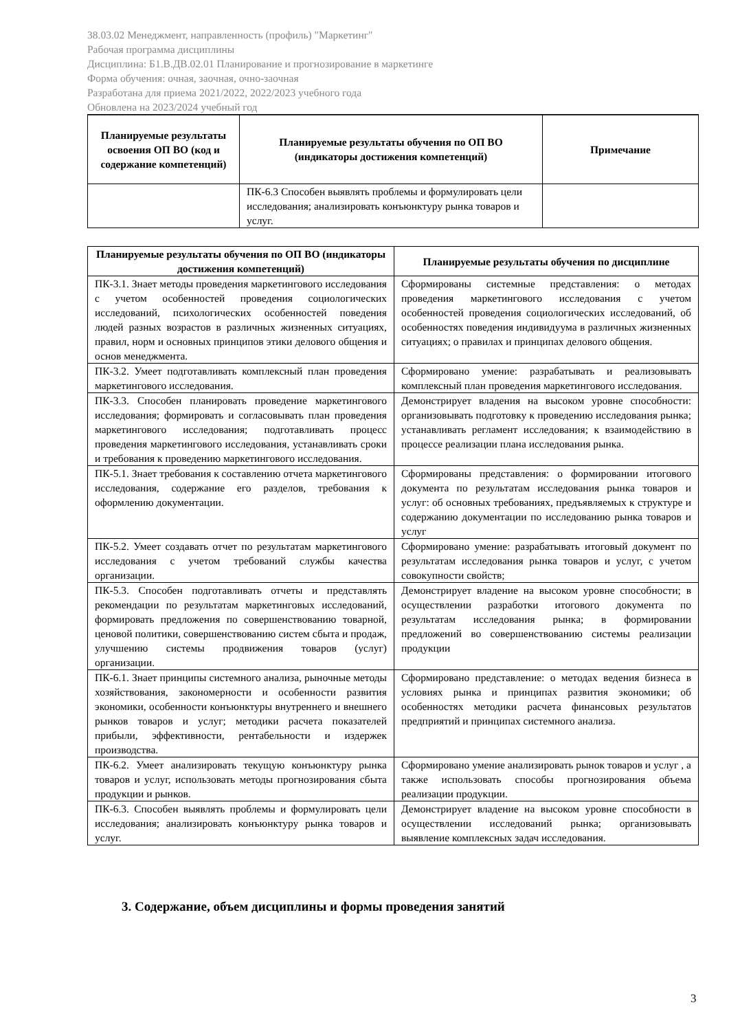38.03.02 Менеджмент, направленность (профиль) "Маркетинг"
Рабочая программа дисциплины
Дисциплина: Б1.В.ДВ.02.01 Планирование и прогнозирование в маркетинге
Форма обучения: очная, заочная, очно-заочная
Разработана для приема 2021/2022, 2022/2023 учебного года
Обновлена на 2023/2024 учебный год
| Планируемые результаты освоения ОП ВО (код и содержание компетенций) | Планируемые результаты обучения по ОП ВО (индикаторы достижения компетенций) | Примечание |
| --- | --- | --- |
| | ПК-6.3 Способен выявлять проблемы и формулировать цели исследования; анализировать конъюнктуру рынка товаров и услуг. | |
| Планируемые результаты обучения по ОП ВО (индикаторы достижения компетенций) | Планируемые результаты обучения по дисциплине |
| --- | --- |
| ПК-3.1. Знает методы проведения маркетингового исследования с учетом особенностей проведения социологических исследований, психологических особенностей поведения людей разных возрастов в различных жизненных ситуациях, правил, норм и основных принципов этики делового общения и основ менеджмента. | Сформированы системные представления: о методах проведения маркетингового исследования с учетом особенностей проведения социологических исследований, об особенностях поведения индивидуума в различных жизненных ситуациях; о правилах и принципах делового общения. |
| ПК-3.2. Умеет подготавливать комплексный план проведения маркетингового исследования. | Сформировано умение: разрабатывать и реализовывать комплексный план проведения маркетингового исследования. |
| ПК-3.3. Способен планировать проведение маркетингового исследования; формировать и согласовывать план проведения маркетингового исследования; подготавливать процесс проведения маркетингового исследования, устанавливать сроки и требования к проведению маркетингового исследования. | Демонстрирует владения на высоком уровне способности: организовывать подготовку к проведению исследования рынка; устанавливать регламент исследования; к взаимодействию в процессе реализации плана исследования рынка. |
| ПК-5.1. Знает требования к составлению отчета маркетингового исследования, содержание его разделов, требования к оформлению документации. | Сформированы представления: о формировании итогового документа по результатам исследования рынка товаров и услуг: об основных требованиях, предъявляемых к структуре и содержанию документации по исследованию рынка товаров и услуг |
| ПК-5.2. Умеет создавать отчет по результатам маркетингового исследования с учетом требований службы качества организации. | Сформировано умение: разрабатывать итоговый документ по результатам исследования рынка товаров и услуг, с учетом совокупности свойств; |
| ПК-5.3. Способен подготавливать отчеты и представлять рекомендации по результатам маркетинговых исследований, формировать предложения по совершенствованию товарной, ценовой политики, совершенствованию систем сбыта и продаж, улучшению системы продвижения товаров (услуг) организации. | Демонстрирует владение на высоком уровне способности; в осуществлении разработки итогового документа по результатам исследования рынка; в формировании предложений во совершенствованию системы реализации продукции |
| ПК-6.1. Знает принципы системного анализа, рыночные методы хозяйствования, закономерности и особенности развития экономики, особенности конъюнктуры внутреннего и внешнего рынков товаров и услуг; методики расчета показателей прибыли, эффективности, рентабельности и издержек производства. | Сформировано представление: о методах ведения бизнеса в условиях рынка и принципах развития экономики; об особенностях методики расчета финансовых результатов предприятий и принципах системного анализа. |
| ПК-6.2. Умеет анализировать текущую конъюнктуру рынка товаров и услуг, использовать методы прогнозирования сбыта продукции и рынков. | Сформировано умение анализировать рынок товаров и услуг , а также использовать способы прогнозирования объема реализации продукции. |
| ПК-6.3. Способен выявлять проблемы и формулировать цели исследования; анализировать конъюнктуру рынка товаров и услуг. | Демонстрирует владение на высоком уровне способности в осуществлении исследований рынка; организовывать выявление комплексных задач исследования. |
3. Содержание, объем дисциплины и формы проведения занятий
3